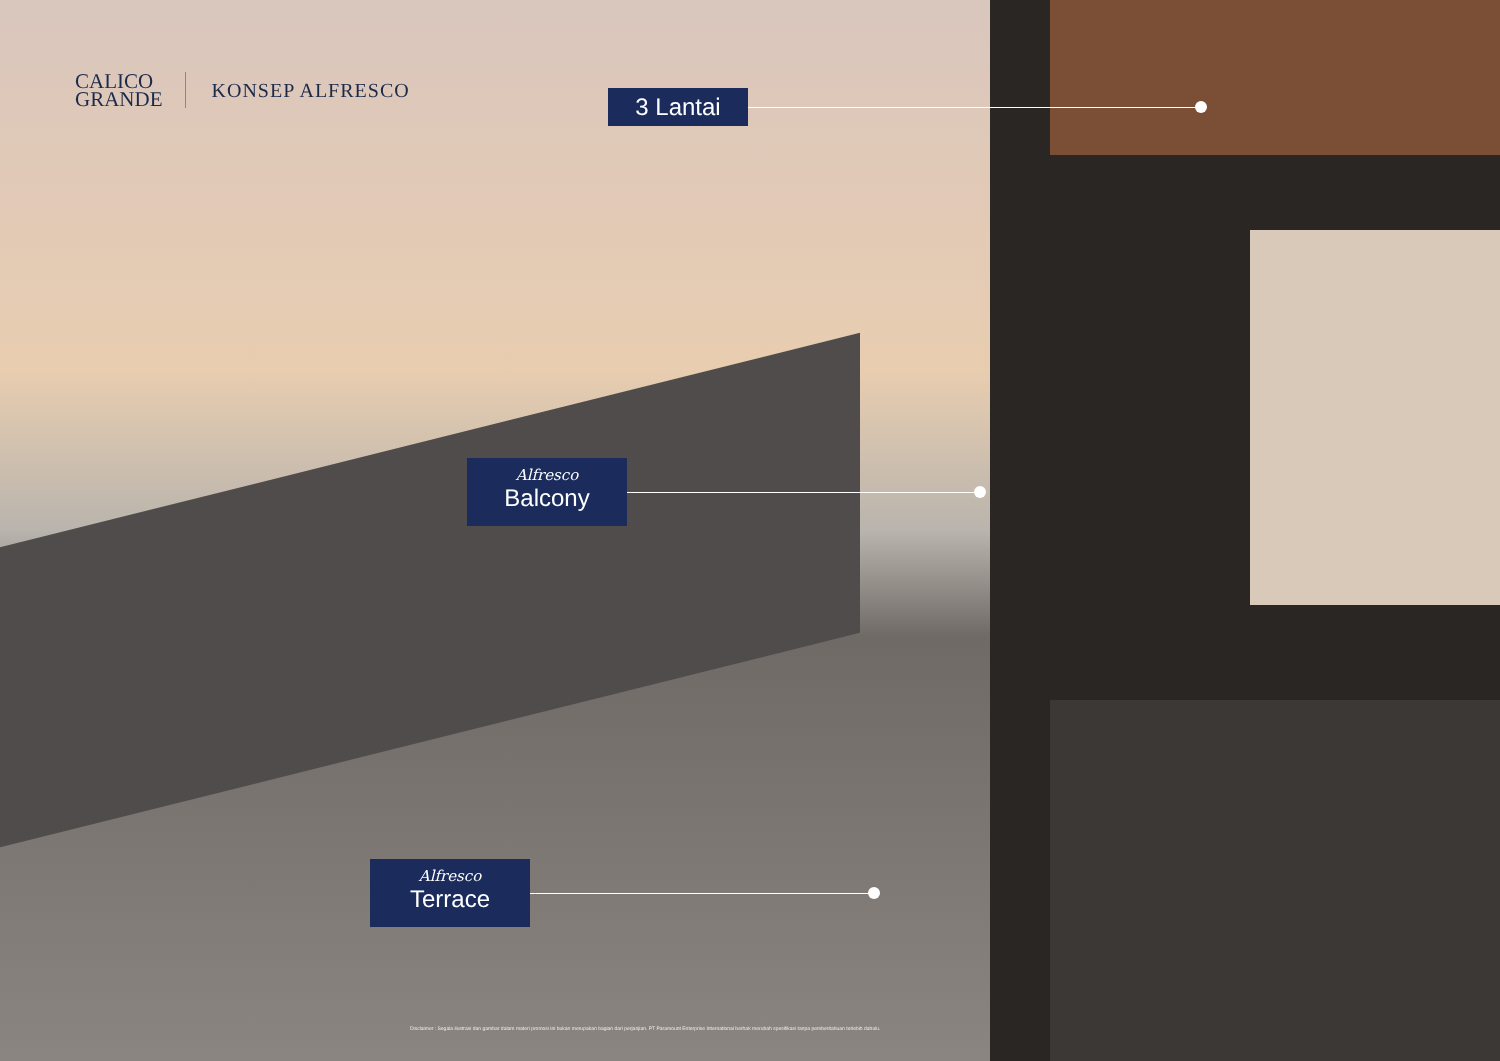CALICO
GRANDE
KONSEP ALFRESCO
3 Lantai
Alfresco
Balcony
Alfresco
Terrace
Disclaimer : Segala ilustrasi dan gambar dalam materi promosi ini bukan merupakan bagian dari perjanjian. PT Paramount Enterprise International berhak merubah spesifikasi tanpa pemberitahuan terlebih dahulu.